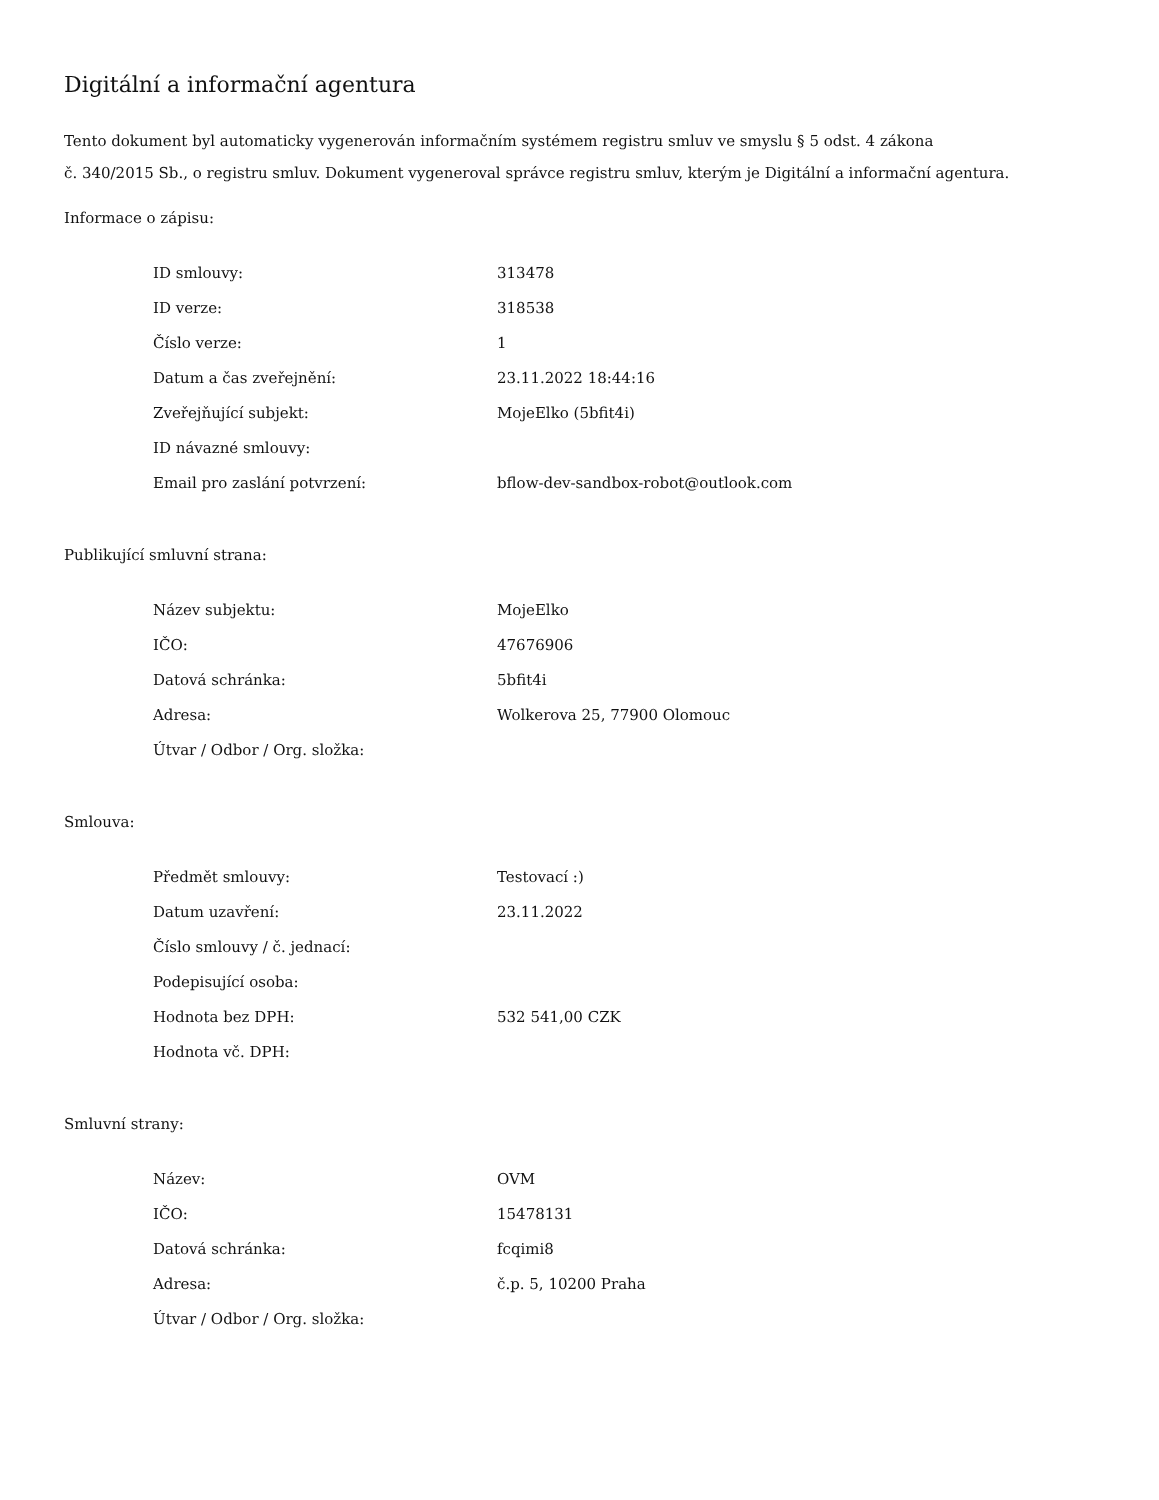Digitální a informační agentura
Tento dokument byl automaticky vygenerován informačním systémem registru smluv ve smyslu § 5 odst. 4 zákona
č. 340/2015 Sb., o registru smluv. Dokument vygeneroval správce registru smluv, kterým je Digitální a informační agentura.
Informace o zápisu:
| ID smlouvy: | 313478 |
| ID verze: | 318538 |
| Číslo verze: | 1 |
| Datum a čas zveřejnění: | 23.11.2022 18:44:16 |
| Zveřejňující subjekt: | MojeElko (5bfit4i) |
| ID návazné smlouvy: | |
| Email pro zaslání potvrzení: | bflow-dev-sandbox-robot@outlook.com |
Publikující smluvní strana:
| Název subjektu: | MojeElko |
| IČO: | 47676906 |
| Datová schránka: | 5bfit4i |
| Adresa: | Wolkerova 25, 77900 Olomouc |
| Útvar / Odbor / Org. složka: | |
Smlouva:
| Předmět smlouvy: | Testovací :) |
| Datum uzavření: | 23.11.2022 |
| Číslo smlouvy / č. jednací: | |
| Podepisující osoba: | |
| Hodnota bez DPH: | 532 541,00 CZK |
| Hodnota vč. DPH: | |
Smluvní strany:
| Název: | OVM |
| IČO: | 15478131 |
| Datová schránka: | fcqimi8 |
| Adresa: | č.p. 5, 10200 Praha |
| Útvar / Odbor / Org. složka: | |